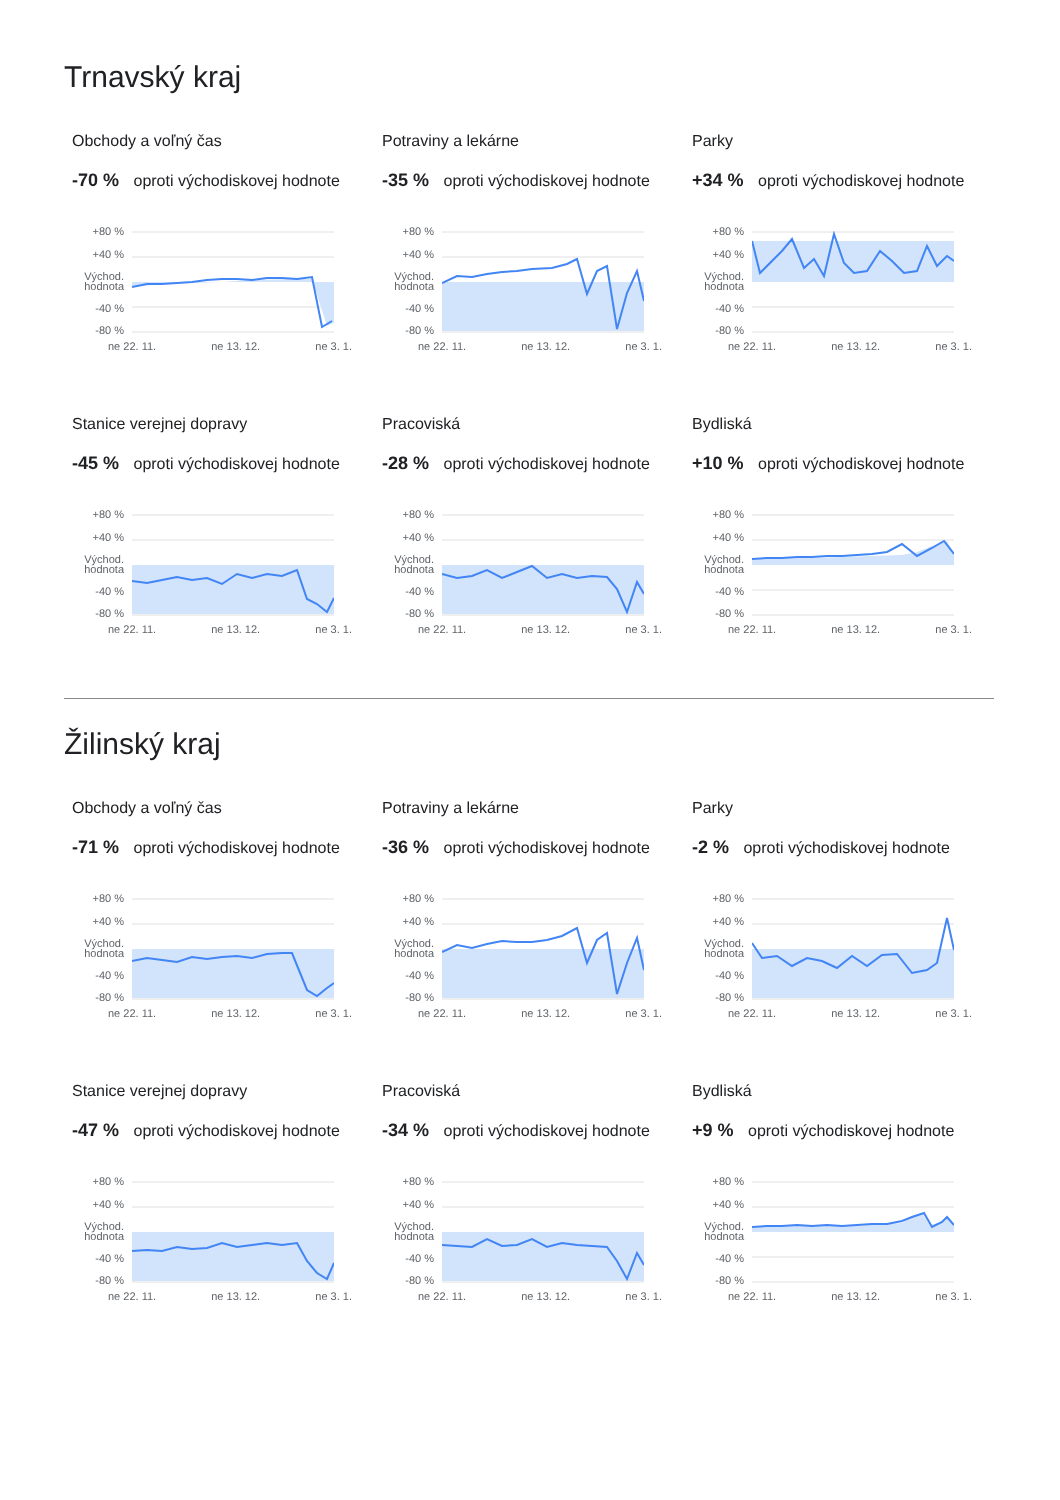Trnavský kraj
Obchody a voľný čas
-70 % oproti východiskovej hodnote
+80 %
+40 %
Východ.
hodnota
-40 %
-80 %
ne 22. 11. ne 13. 12. ne 3. 1.
Potraviny a lekárne
-35 % oproti východiskovej hodnote
+80 %
+40 %
Východ.
hodnota
-40 %
-80 %
ne 22. 11. ne 13. 12. ne 3. 1.
Parky
+34 % oproti východiskovej hodnote
+80 %
+40 %
Východ.
hodnota
-40 %
-80 %
ne 22. 11. ne 13. 12. ne 3. 1.
Stanice verejnej dopravy
-45 % oproti východiskovej hodnote
+80 %
+40 %
Východ.
hodnota
-40 %
-80 %
ne 22. 11. ne 13. 12. ne 3. 1.
Pracoviská
-28 % oproti východiskovej hodnote
+80 %
+40 %
Východ.
hodnota
-40 %
-80 %
ne 22. 11. ne 13. 12. ne 3. 1.
Bydliská
+10 % oproti východiskovej hodnote
+80 %
+40 %
Východ.
hodnota
-40 %
-80 %
ne 22. 11. ne 13. 12. ne 3. 1.
Žilinský kraj
Obchody a voľný čas
-71 % oproti východiskovej hodnote
+80 %
+40 %
Východ.
hodnota
-40 %
-80 %
ne 22. 11. ne 13. 12. ne 3. 1.
Potraviny a lekárne
-36 % oproti východiskovej hodnote
+80 %
+40 %
Východ.
hodnota
-40 %
-80 %
ne 22. 11. ne 13. 12. ne 3. 1.
Parky
-2 % oproti východiskovej hodnote
+80 %
+40 %
Východ.
hodnota
-40 %
-80 %
ne 22. 11. ne 13. 12. ne 3. 1.
Stanice verejnej dopravy
-47 % oproti východiskovej hodnote
+80 %
+40 %
Východ.
hodnota
-40 %
-80 %
ne 22. 11. ne 13. 12. ne 3. 1.
Pracoviská
-34 % oproti východiskovej hodnote
+80 %
+40 %
Východ.
hodnota
-40 %
-80 %
ne 22. 11. ne 13. 12. ne 3. 1.
Bydliská
+9 % oproti východiskovej hodnote
+80 %
+40 %
Východ.
hodnota
-40 %
-80 %
ne 22. 11. ne 13. 12. ne 3. 1.